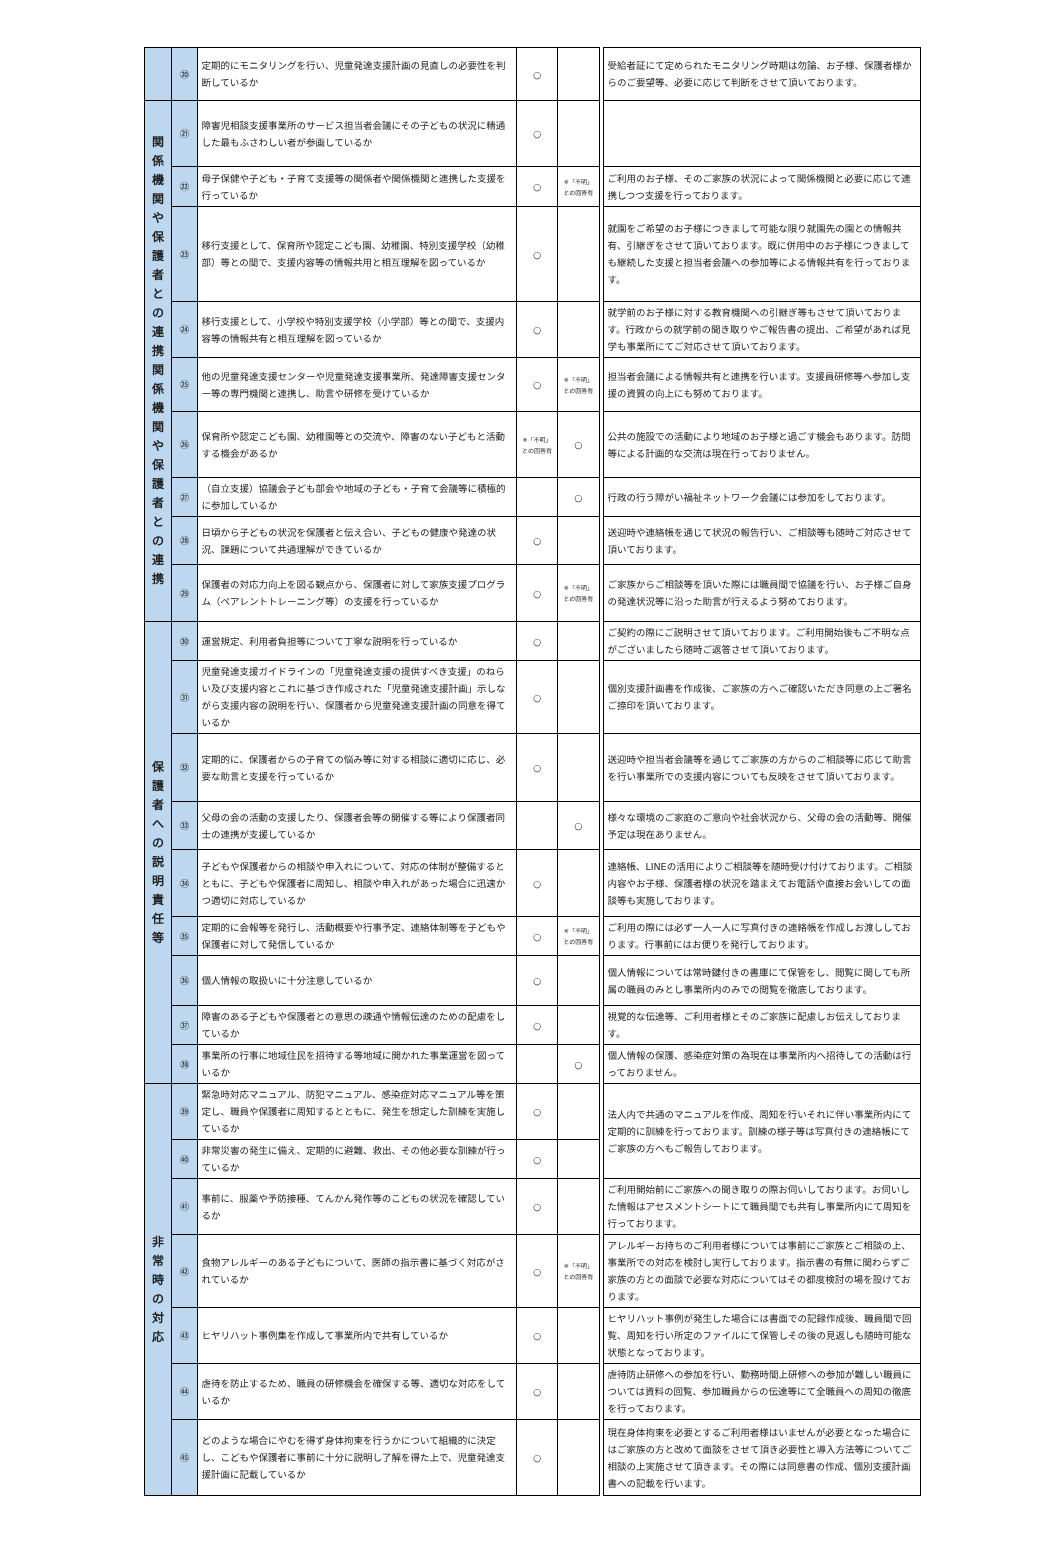| | ⑳ | 定期的にモニタリングを行い、児童発達支援計画の見直しの必要性を判断しているか | ○ | | | 受給者証にて定められたモニタリング時期は勿論、お子様、保護者様からのご要望等、必要に応じて判断をさせて頂いております。 |
| 関 係 機 関 や 保 護 者 と の 連 携 関 係 機 関 や 保 護 者 と の 連 携 | ㉑ | 障害児相談支援事業所のサービス担当者会議にその子どもの状況に精通した最もふさわしい者が参画しているか | ○ | | | |
| | ㉒ | 母子保健や子ども・子育て支援等の関係者や関係機関と連携した支援を行っているか | ○ | ※「不明」との回答有 | | ご利用のお子様、そのご家族の状況によって関係機関と必要に応じて連携しつつ支援を行っております。 |
| | ㉓ | 移行支援として、保育所や認定こども園、幼稚園、特別支援学校（幼稚部）等との間で、支援内容等の情報共用と相互理解を図っているか | ○ | | | 就園をご希望のお子様につきまして可能な限り就園先の園との情報共有、引継ぎをさせて頂いております。既に併用中のお子様につきましても継続した支援と担当者会議への参加等による情報共有を行っております。 |
| | ㉔ | 移行支援として、小学校や特別支援学校（小学部）等との間で、支援内容等の情報共有と相互理解を図っているか | ○ | | | 就学前のお子様に対する教育機関への引継ぎ等もさせて頂いております。行政からの就学前の聞き取りやご報告書の提出、ご希望があれば見学も事業所にてご対応させて頂いております。 |
| | ㉕ | 他の児童発達支援センターや児童発達支援事業所、発達障害支援センター等の専門機関と連携し、助言や研修を受けているか | ○ | ※「不明」との回答有 | | 担当者会議による情報共有と連携を行います。支援員研修等へ参加し支援の資質の向上にも努めております。 |
| | ㉖ | 保育所や認定こども園、幼稚園等との交流や、障害のない子どもと活動する機会があるか | ※「不明」との回答有 | ○ | | 公共の施設での活動により地域のお子様と過ごす機会もあります。訪問等による計画的な交流は現在行っておりません。 |
| | ㉗ | （自立支援）協議会子ども部会や地域の子ども・子育て会議等に積極的に参加しているか | | ○ | | 行政の行う障がい福祉ネットワーク会議には参加をしております。 |
| | ㉘ | 日頃から子どもの状況を保護者と伝え合い、子どもの健康や発達の状況、課題について共通理解ができているか | ○ | | | 送迎時や連絡帳を通じて状況の報告行い、ご相談等も随時ご対応させて頂いております。 |
| | ㉙ | 保護者の対応力向上を図る観点から、保護者に対して家族支援プログラム（ペアレントトレーニング等）の支援を行っているか | ○ | ※「不明」との回答有 | | ご家族からご相談等を頂いた際には職員間で協議を行い、お子様ご自身の発達状況等に沿った助言が行えるよう努めております。 |
| 保 護 者 へ の 説 明 責 任 等 | ㉚ | 運営規定、利用者負担等について丁寧な説明を行っているか | ○ | | | ご契約の際にご説明させて頂いております。ご利用開始後もご不明な点がございましたら随時ご返答させて頂いております。 |
| | ㉛ | 児童発達支援ガイドラインの「児童発達支援の提供すべき支援」のねらい及び支援内容とこれに基づき作成された「児童発達支援計画」示しながら支援内容の説明を行い、保護者から児童発達支援計画の同意を得ているか | ○ | | | 個別支援計画書を作成後、ご家族の方へご確認いただき同意の上ご署名ご捺印を頂いております。 |
| | ㉜ | 定期的に、保護者からの子育ての悩み等に対する相談に適切に応じ、必要な助言と支援を行っているか | ○ | | | 送迎時や担当者会議等を通じてご家族の方からのご相談等に応じて助言を行い事業所での支援内容についても反映をさせて頂いております。 |
| | ㉝ | 父母の会の活動の支援したり、保護者会等の開催する等により保護者同士の連携が支援しているか | | ○ | | 様々な環境のご家庭のご意向や社会状況から、父母の会の活動等、開催予定は現在ありません。 |
| | ㉞ | 子どもや保護者からの相談や申入れについて、対応の体制が整備するとともに、子どもや保護者に周知し、相談や申入れがあった場合に迅速かつ適切に対応しているか | ○ | | | 連絡帳、LINEの活用によりご相談等を随時受け付けております。ご相談内容やお子様、保護者様の状況を踏まえてお電話や直接お会いしての面談等も実施しております。 |
| | ㉟ | 定期的に会報等を発行し、活動概要や行事予定、連絡体制等を子どもや保護者に対して発信しているか | ○ | ※「不明」との回答有 | | ご利用の際には必ず一人一人に写真付きの連絡帳を作成しお渡ししております。行事前にはお便りを発行しております。 |
| | ㊱ | 個人情報の取扱いに十分注意しているか | ○ | | | 個人情報については常時鍵付きの書庫にて保管をし、閲覧に関しても所属の職員のみとし事業所内のみでの閲覧を徹底しております。 |
| | ㊲ | 障害のある子どもや保護者との意思の疎通や情報伝達のための配慮をしているか | ○ | | | 視覚的な伝達等、ご利用者様とそのご家族に配慮しお伝えしております。 |
| | ㊳ | 事業所の行事に地域住民を招待する等地域に開かれた事業運営を図っているか | | ○ | | 個人情報の保護、感染症対策の為現在は事業所内へ招待しての活動は行っておりません。 |
| 非 常 時 の 対 応 | ㊴ | 緊急時対応マニュアル、防犯マニュアル、感染症対応マニュアル等を策定し、職員や保護者に周知するとともに、発生を想定した訓練を実施しているか | ○ | | | 法人内で共通のマニュアルを作成、周知を行いそれに伴い事業所内にて定期的に訓練を行っております。訓練の様子等は写真付きの連絡帳にてご家族の方へもご報告しております。 |
| | ㊵ | 非常災害の発生に備え、定期的に避難、救出、その他必要な訓練が行っているか | ○ | | | |
| | ㊶ | 事前に、服薬や予防接種、てんかん発作等のこどもの状況を確認しているか | ○ | | | ご利用開始前にご家族への聞き取りの際お伺いしております。お伺いした情報はアセスメントシートにて職員間でも共有し事業所内にて周知を行っております。 |
| | ㊷ | 食物アレルギーのある子どもについて、医師の指示書に基づく対応がされているか | ○ | ※「不明」との回答有 | | アレルギーお持ちのご利用者様については事前にご家族とご相談の上、事業所での対応を検討し実行しております。指示書の有無に関わらずご家族の方との面談で必要な対応についてはその都度検討の場を設けております。 |
| | ㊸ | ヒヤリハット事例集を作成して事業所内で共有しているか | ○ | | | ヒヤリハット事例が発生した場合には書面での記録作成後、職員間で回覧、周知を行い所定のファイルにて保管しその後の見返しも随時可能な状態となっております。 |
| | ㊹ | 虐待を防止するため、職員の研修機会を確保する等、適切な対応をしているか | ○ | | | 虐待防止研修への参加を行い、勤務時間上研修への参加が難しい職員については資料の回覧、参加職員からの伝達等にて全職員への周知の徹底を行っております。 |
| | ㊺ | どのような場合にやむを得ず身体拘束を行うかについて組織的に決定し、こどもや保護者に事前に十分に説明し了解を得た上で、児童発達支援計画に記載しているか | ○ | | | 現在身体拘束を必要とするご利用者様はいませんが必要となった場合にはご家族の方と改めて面談をさせて頂き必要性と導入方法等についてご相談の上実施させて頂きます。その際には同意書の作成、個別支援計画書への記載を行います。 |